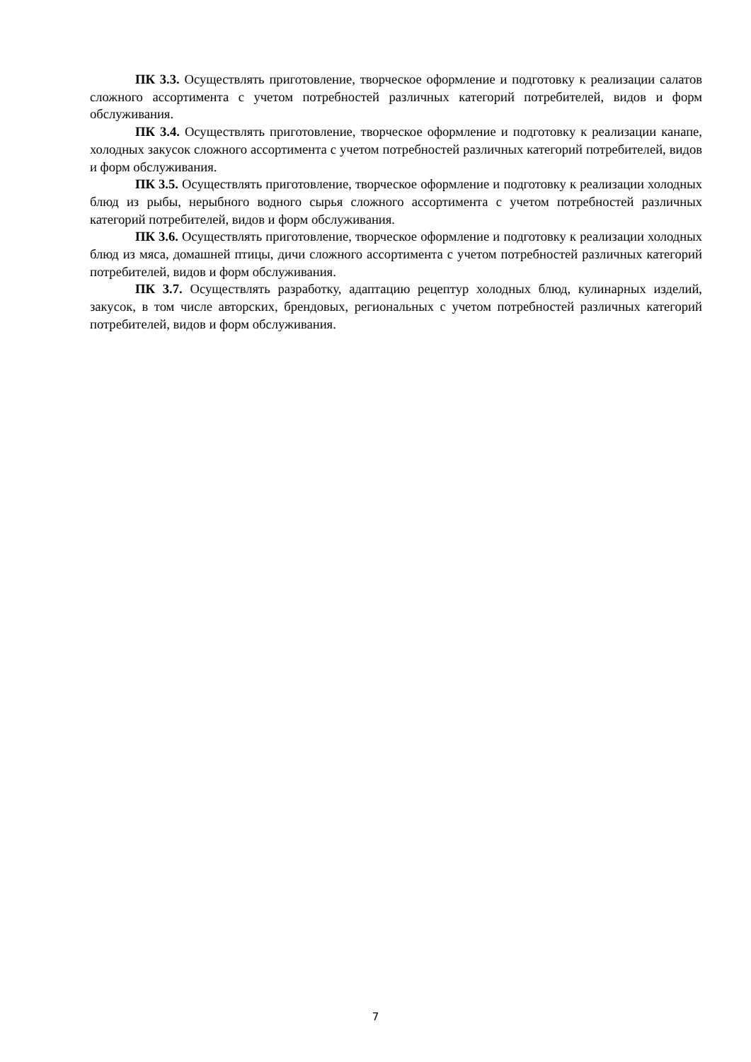ПК 3.3. Осуществлять приготовление, творческое оформление и подготовку к реализации салатов сложного ассортимента с учетом потребностей различных категорий потребителей, видов и форм обслуживания.
ПК 3.4. Осуществлять приготовление, творческое оформление и подготовку к реализации канапе, холодных закусок сложного ассортимента с учетом потребностей различных категорий потребителей, видов и форм обслуживания.
ПК 3.5. Осуществлять приготовление, творческое оформление и подготовку к реализации холодных блюд из рыбы, нерыбного водного сырья сложного ассортимента с учетом потребностей различных категорий потребителей, видов и форм обслуживания.
ПК 3.6. Осуществлять приготовление, творческое оформление и подготовку к реализации холодных блюд из мяса, домашней птицы, дичи сложного ассортимента с учетом потребностей различных категорий потребителей, видов и форм обслуживания.
ПК 3.7. Осуществлять разработку, адаптацию рецептур холодных блюд, кулинарных изделий, закусок, в том числе авторских, брендовых, региональных с учетом потребностей различных категорий потребителей, видов и форм обслуживания.
7